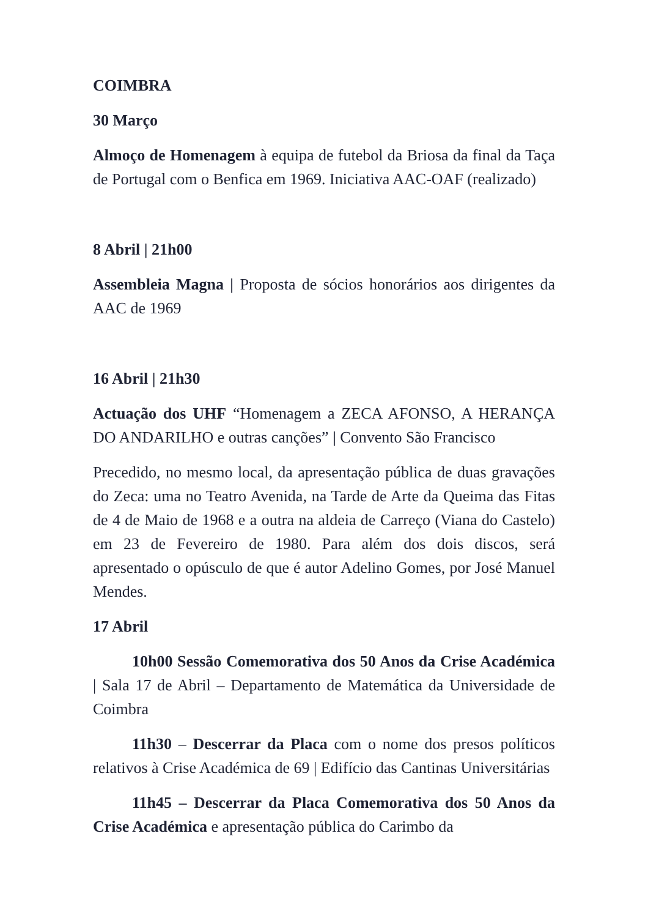COIMBRA
30 Março
Almoço de Homenagem à equipa de futebol da Briosa da final da Taça de Portugal com o Benfica em 1969. Iniciativa AAC-OAF (realizado)
8 Abril | 21h00
Assembleia Magna | Proposta de sócios honorários aos dirigentes da AAC de 1969
16 Abril | 21h30
Actuação dos UHF “Homenagem a ZECA AFONSO, A HERANÇA DO ANDARILHO e outras canções” | Convento São Francisco
Precedido, no mesmo local, da apresentação pública de duas gravações do Zeca: uma no Teatro Avenida, na Tarde de Arte da Queima das Fitas de 4 de Maio de 1968 e a outra na aldeia de Carreço (Viana do Castelo) em 23 de Fevereiro de 1980. Para além dos dois discos, será apresentado o opúsculo de que é autor Adelino Gomes, por José Manuel Mendes.
17 Abril
10h00 Sessão Comemorativa dos 50 Anos da Crise Académica | Sala 17 de Abril – Departamento de Matemática da Universidade de Coimbra
11h30 – Descerrar da Placa com o nome dos presos políticos relativos à Crise Académica de 69 | Edifício das Cantinas Universitárias
11h45 – Descerrar da Placa Comemorativa dos 50 Anos da Crise Académica e apresentação pública do Carimbo da